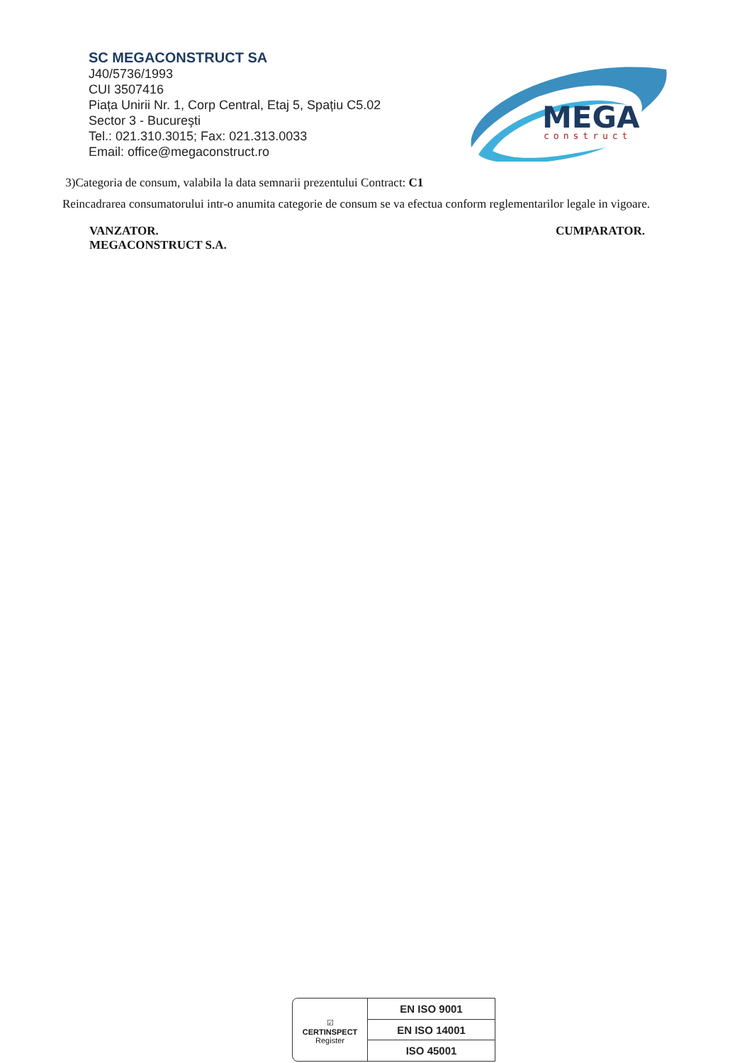SC MEGACONSTRUCT SA
J40/5736/1993
CUI 3507416
Piața Unirii Nr. 1, Corp Central, Etaj 5, Spațiu C5.02
Sector 3 - Bucureşti
Tel.: 021.310.3015; Fax: 021.313.0033
Email: office@megaconstruct.ro
MEGA
construct
3)Categoria de consum, valabila la data semnarii prezentului Contract: C1
Reincadrarea consumatorului intr-o anumita categorie de consum se va efectua conform reglementarilor legale in vigoare.
VANZATOR.
MEGACONSTRUCT S.A.
CUMPARATOR.
☑
CERTINSPECT
Register
EN ISO 9001
EN ISO 14001
ISO 45001